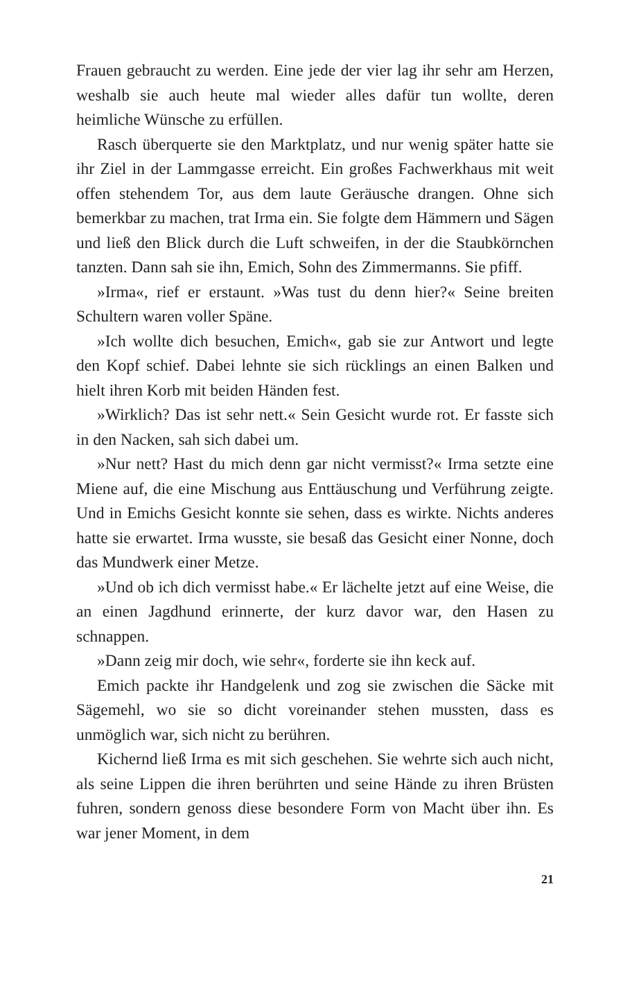Frauen gebraucht zu werden. Eine jede der vier lag ihr sehr am Herzen, weshalb sie auch heute mal wieder alles dafür tun wollte, deren heimliche Wünsche zu erfüllen.
Rasch überquerte sie den Marktplatz, und nur wenig später hatte sie ihr Ziel in der Lammgasse erreicht. Ein großes Fachwerkhaus mit weit offen stehendem Tor, aus dem laute Geräusche drangen. Ohne sich bemerkbar zu machen, trat Irma ein. Sie folgte dem Hämmern und Sägen und ließ den Blick durch die Luft schweifen, in der die Staubkörnchen tanzten. Dann sah sie ihn, Emich, Sohn des Zimmermanns. Sie pfiff.
»Irma«, rief er erstaunt. »Was tust du denn hier?« Seine breiten Schultern waren voller Späne.
»Ich wollte dich besuchen, Emich«, gab sie zur Antwort und legte den Kopf schief. Dabei lehnte sie sich rücklings an einen Balken und hielt ihren Korb mit beiden Händen fest.
»Wirklich? Das ist sehr nett.« Sein Gesicht wurde rot. Er fasste sich in den Nacken, sah sich dabei um.
»Nur nett? Hast du mich denn gar nicht vermisst?« Irma setzte eine Miene auf, die eine Mischung aus Enttäuschung und Verführung zeigte. Und in Emichs Gesicht konnte sie sehen, dass es wirkte. Nichts anderes hatte sie erwartet. Irma wusste, sie besaß das Gesicht einer Nonne, doch das Mundwerk einer Metze.
»Und ob ich dich vermisst habe.« Er lächelte jetzt auf eine Weise, die an einen Jagdhund erinnerte, der kurz davor war, den Hasen zu schnappen.
»Dann zeig mir doch, wie sehr«, forderte sie ihn keck auf.
Emich packte ihr Handgelenk und zog sie zwischen die Säcke mit Sägemehl, wo sie so dicht voreinander stehen mussten, dass es unmöglich war, sich nicht zu berühren.
Kichernd ließ Irma es mit sich geschehen. Sie wehrte sich auch nicht, als seine Lippen die ihren berührten und seine Hände zu ihren Brüsten fuhren, sondern genoss diese besondere Form von Macht über ihn. Es war jener Moment, in dem
21